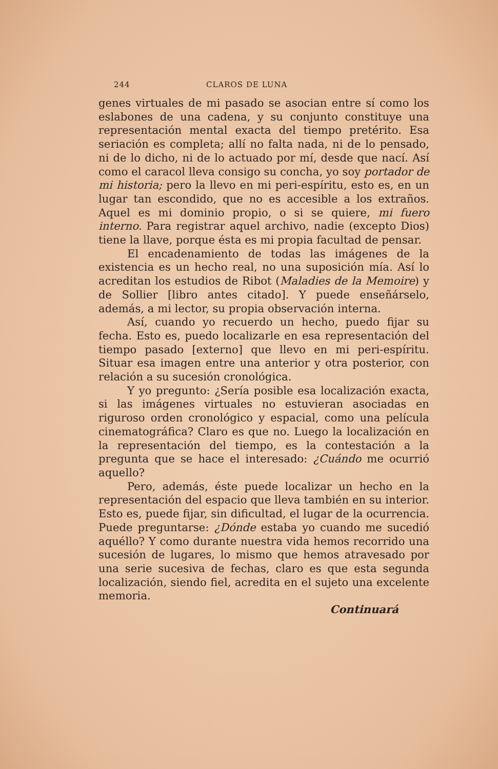244 CLAROS DE LUNA
genes virtuales de mi pasado se asocian entre sí como los eslabones de una cadena, y su conjunto constituye una representación mental exacta del tiempo pretérito. Esa seriación es completa; allí no falta nada, ni de lo pensado, ni de lo dicho, ni de lo actuado por mí, desde que nací. Así como el caracol lleva consigo su concha, yo soy portador de mi historia; pero la llevo en mi peri-espíritu, esto es, en un lugar tan escondido, que no es accesible a los extraños. Aquel es mi dominio propio, o si se quiere, mi fuero interno. Para registrar aquel archivo, nadie (excepto Dios) tiene la llave, porque ésta es mi propia facultad de pensar.
El encadenamiento de todas las imágenes de la existencia es un hecho real, no una suposición mía. Así lo acreditan los estudios de Ribot (Maladies de la Memoire) y de Sollier [libro antes citado]. Y puede enseñárselo, además, a mi lector, su propia observación interna.
Así, cuando yo recuerdo un hecho, puedo fijar su fecha. Esto es, puedo localizarle en esa representación del tiempo pasado [externo] que llevo en mi peri-espíritu. Situar esa imagen entre una anterior y otra posterior, con relación a su sucesión cronológica.
Y yo pregunto: ¿Sería posible esa localización exacta, si las imágenes virtuales no estuvieran asociadas en riguroso orden cronológico y espacial, como una película cinematográfica? Claro es que no. Luego la localización en la representación del tiempo, es la contestación a la pregunta que se hace el interesado: ¿Cuándo me ocurrió aquello?
Pero, además, éste puede localizar un hecho en la representación del espacio que lleva también en su interior. Esto es, puede fijar, sin dificultad, el lugar de la ocurrencia. Puede preguntarse: ¿Dónde estaba yo cuando me sucedió aquéllo? Y como durante nuestra vida hemos recorrido una sucesión de lugares, lo mismo que hemos atravesado por una serie sucesiva de fechas, claro es que esta segunda localización, siendo fiel, acredita en el sujeto una excelente memoria.
Continuará